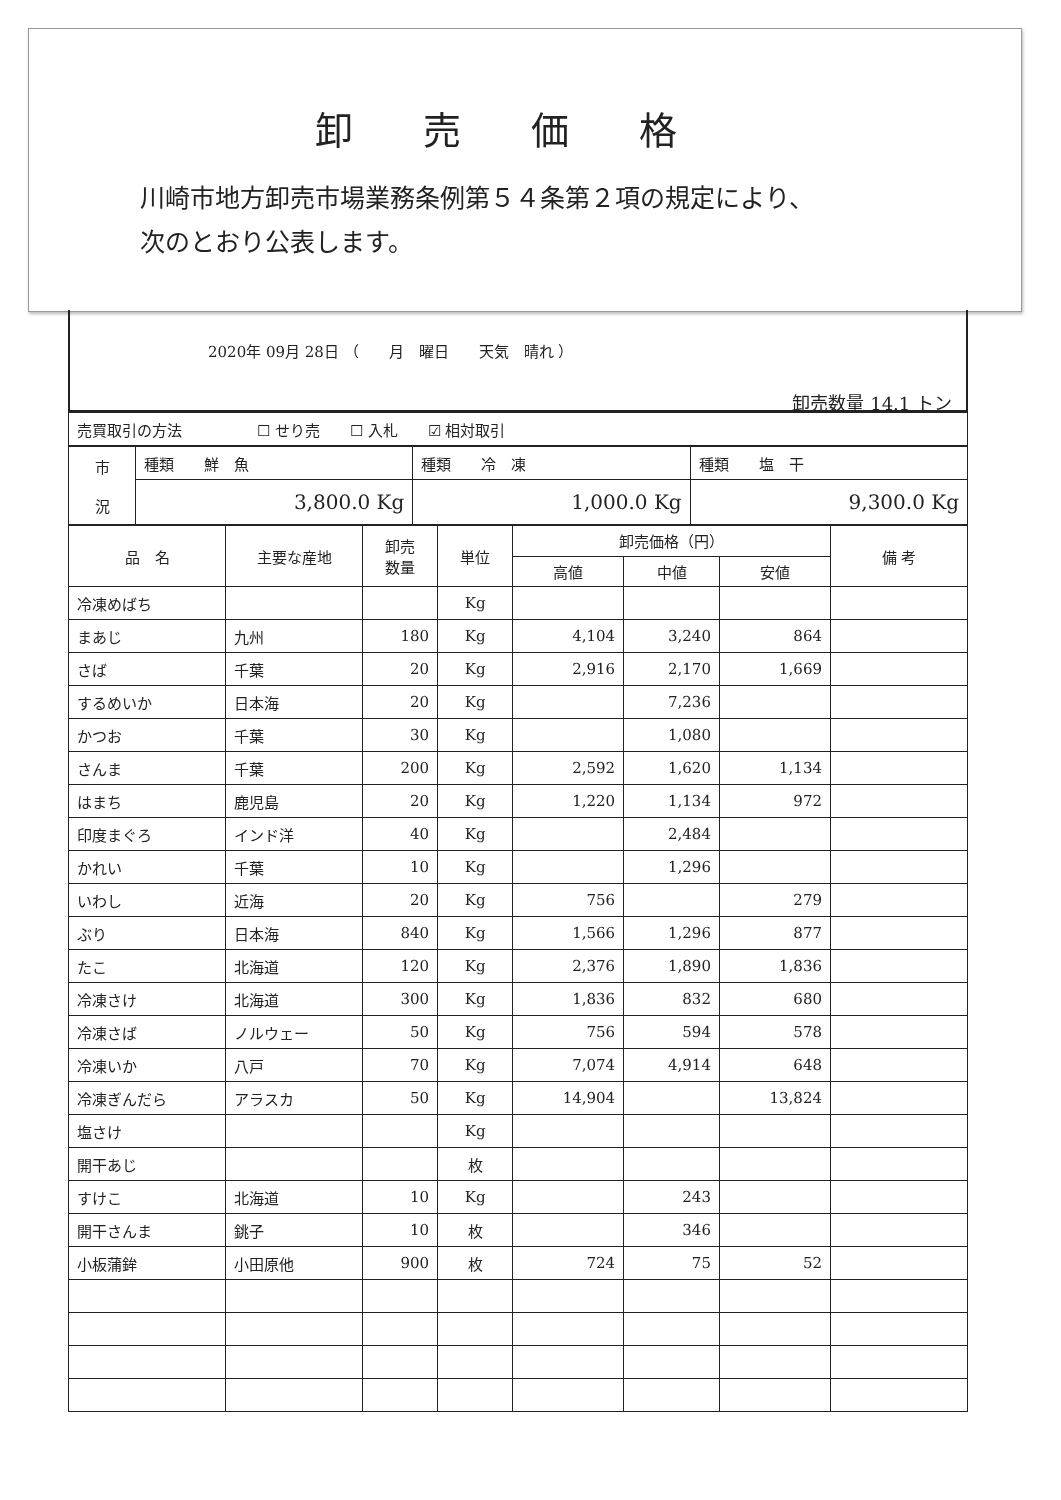卸売価格
川崎市地方卸売市場業務条例第５４条第２項の規定により、
次のとおり公表します。
2020年 09月 28日 （　　月　曜日　　天気　晴れ ）
卸売数量 14.1 トン
| 売買取引の方法 ☐ せり売 ☐ 入札 ☑ 相対取引 |
| 市 況 | 種類 鮮 魚 | 種類 冷 凍 | 種類 塩 干 |
| | 3,800.0 Kg | 1,000.0 Kg | 9,300.0 Kg |
| 品 名 | 主要な産地 | 卸売 数量 | 単位 | 卸売価格（円） | | | 備 考 |
| --- | --- | --- | --- | --- | --- | --- | --- |
| | | | | 高値 | 中値 | 安値 | |
| 冷凍めばち | | | Kg | | | | |
| まあじ | 九州 | 180 | Kg | 4,104 | 3,240 | 864 | |
| さば | 千葉 | 20 | Kg | 2,916 | 2,170 | 1,669 | |
| するめいか | 日本海 | 20 | Kg | | 7,236 | | |
| かつお | 千葉 | 30 | Kg | | 1,080 | | |
| さんま | 千葉 | 200 | Kg | 2,592 | 1,620 | 1,134 | |
| はまち | 鹿児島 | 20 | Kg | 1,220 | 1,134 | 972 | |
| 印度まぐろ | インド洋 | 40 | Kg | | 2,484 | | |
| かれい | 千葉 | 10 | Kg | | 1,296 | | |
| いわし | 近海 | 20 | Kg | 756 | | 279 | |
| ぶり | 日本海 | 840 | Kg | 1,566 | 1,296 | 877 | |
| たこ | 北海道 | 120 | Kg | 2,376 | 1,890 | 1,836 | |
| 冷凍さけ | 北海道 | 300 | Kg | 1,836 | 832 | 680 | |
| 冷凍さば | ノルウェー | 50 | Kg | 756 | 594 | 578 | |
| 冷凍いか | 八戸 | 70 | Kg | 7,074 | 4,914 | 648 | |
| 冷凍ぎんだら | アラスカ | 50 | Kg | 14,904 | | 13,824 | |
| 塩さけ | | | Kg | | | | |
| 開干あじ | | | 枚 | | | | |
| すけこ | 北海道 | 10 | Kg | | 243 | | |
| 開干さんま | 銚子 | 10 | 枚 | | 346 | | |
| 小板蒲鉾 | 小田原他 | 900 | 枚 | 724 | 75 | 52 | |